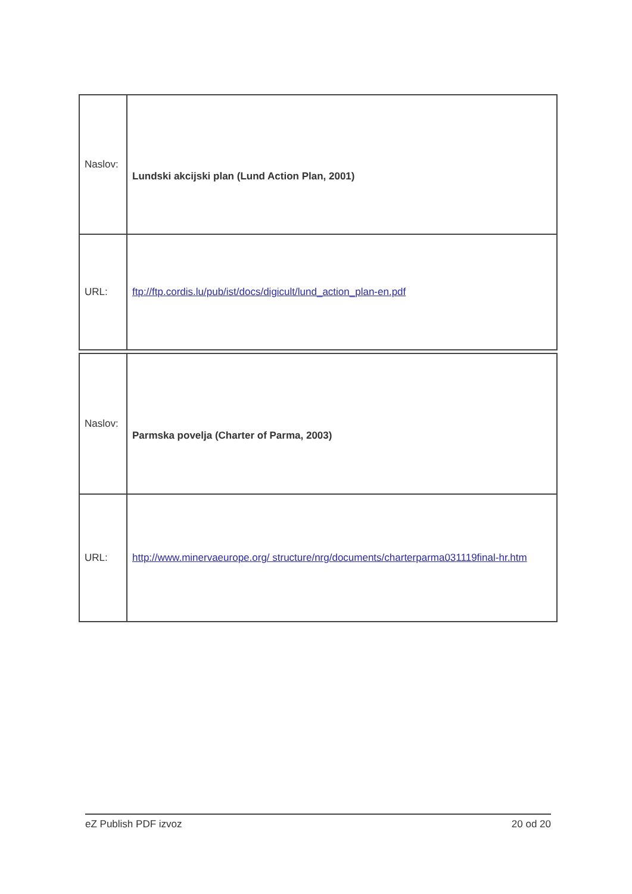| Naslov: | Lundski akcijski plan (Lund Action Plan, 2001) |
| URL: | ftp://ftp.cordis.lu/pub/ist/docs/digicult/lund_action_plan-en.pdf |
| Naslov: | Parmska povelja (Charter of Parma, 2003) |
| URL: | http://www.minervaeurope.org/ structure/nrg/documents/charterparma031119final-hr.htm |
eZ Publish PDF izvoz 20 od 20